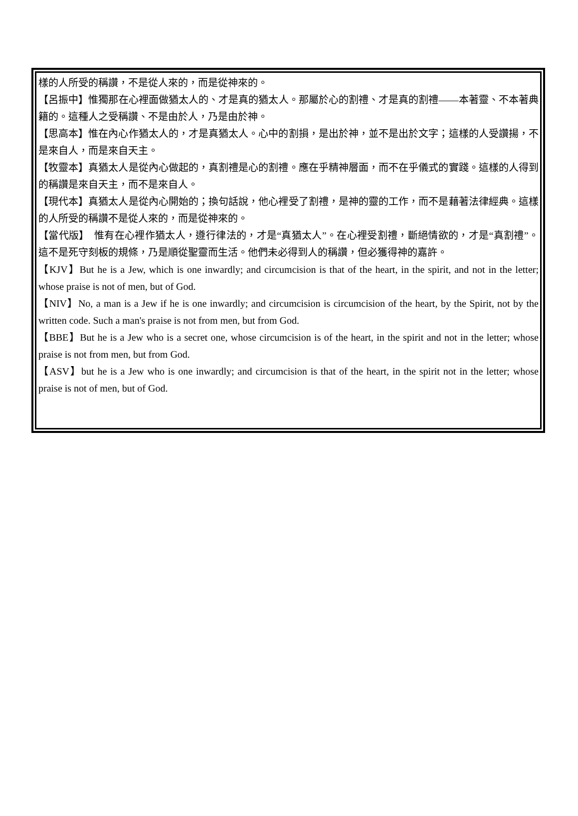樣的人所受的稱讚，不是從人來的，而是從神來的。
【呂振中】惟獨那在心裡面做猶太人的、才是真的猶太人。那屬於心的割禮、才是真的割禮——本著靈、不本著典籍的。這種人之受稱讚、不是由於人，乃是由於神。
【思高本】惟在內心作猶太人的，才是真猶太人。心中的割損，是出於神，並不是出於文字；這樣的人受讚揚，不是來自人，而是來自天主。
【牧靈本】真猶太人是從內心做起的，真割禮是心的割禮。應在乎精神層面，而不在乎儀式的實踐。這樣的人得到的稱讚是來自天主，而不是來自人。
【現代本】真猶太人是從內心開始的；換句話說，他心裡受了割禮，是神的靈的工作，而不是藉著法律經典。這樣的人所受的稱讚不是從人來的，而是從神來的。
【當代版】　惟有在心裡作猶太人，遵行律法的，才是“真猶太人”。在心裡受割禮，斷絕情欲的，才是“真割禮”。這不是死守刻板的規條，乃是順從聖靈而生活。他們未必得到人的稱讚，但必獲得神的嘉許。
【KJV】But he is a Jew, which is one inwardly; and circumcision is that of the heart, in the spirit, and not in the letter; whose praise is not of men, but of God.
【NIV】No, a man is a Jew if he is one inwardly; and circumcision is circumcision of the heart, by the Spirit, not by the written code. Such a man's praise is not from men, but from God.
【BBE】But he is a Jew who is a secret one, whose circumcision is of the heart, in the spirit and not in the letter; whose praise is not from men, but from God.
【ASV】but he is a Jew who is one inwardly; and circumcision is that of the heart, in the spirit not in the letter; whose praise is not of men, but of God.